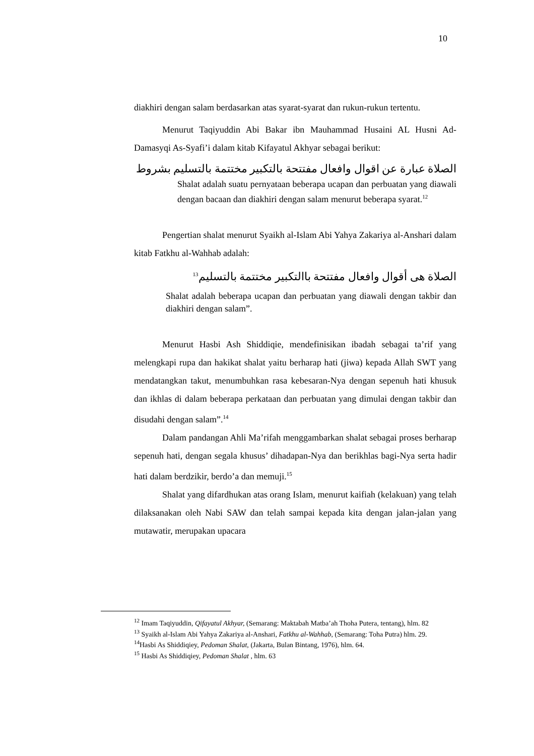10
diakhiri dengan salam berdasarkan atas syarat-syarat dan rukun-rukun tertentu.
Menurut Taqiyuddin Abi Bakar ibn Mauhammad Husaini AL Husni Ad-Damasyqi As-Syafi’i dalam kitab Kifayatul Akhyar sebagai berikut:
الصلاة عبارة عن اقوال وافعال مفتتحة بالتكبير مختتمة بالتسليم بشروط
Shalat adalah suatu pernyataan beberapa ucapan dan perbuatan yang diawali dengan bacaan dan diakhiri dengan salam menurut beberapa syarat.<sup>12</sup>
Pengertian shalat menurut Syaikh al-Islam Abi Yahya Zakariya al-Anshari dalam kitab Fatkhu al-Wahhab adalah:
الصلاة هى أقوال وافعال مفتتحة باالتكبير مختتمة بالتسليم<sup>13</sup>
Shalat adalah beberapa ucapan dan perbuatan yang diawali dengan takbir dan diakhiri dengan salam”.
Menurut Hasbi Ash Shiddiqie, mendefinisikan ibadah sebagai ta’rif yang melengkapi rupa dan hakikat shalat yaitu berharap hati (jiwa) kepada Allah SWT yang mendatangkan takut, menumbuhkan rasa kebesaran-Nya dengan sepenuh hati khusuk dan ikhlas di dalam beberapa perkataan dan perbuatan yang dimulai dengan takbir dan disudahi dengan salam”.<sup>14</sup>
Dalam pandangan Ahli Ma’rifah menggambarkan shalat sebagai proses berharap sepenuh hati, dengan segala khusus’ dihadapan-Nya dan berikhlas bagi-Nya serta hadir hati dalam berdzikir, berdo’a dan memuji.<sup>15</sup>
Shalat yang difardhukan atas orang Islam, menurut kaifiah (kelakuan) yang telah dilaksanakan oleh Nabi SAW dan telah sampai kepada kita dengan jalan-jalan yang mutawatir, merupakan upacara
<sup>12</sup> Imam Taqiyuddin, Qifayatul Akhyar, (Semarang: Maktabah Matba’ah Thoha Putera, tentang), hlm. 82
<sup>13</sup> Syaikh al-Islam Abi Yahya Zakariya al-Anshari, Fatkhu al-Wahhab, (Semarang: Toha Putra) hlm. 29.
<sup>14</sup> Hasbi As Shiddiqiey, Pedoman Shalat, (Jakarta, Bulan Bintang, 1976), hlm. 64.
<sup>15</sup> Hasbi As Shiddiqiey, Pedoman Shalat , hlm. 63